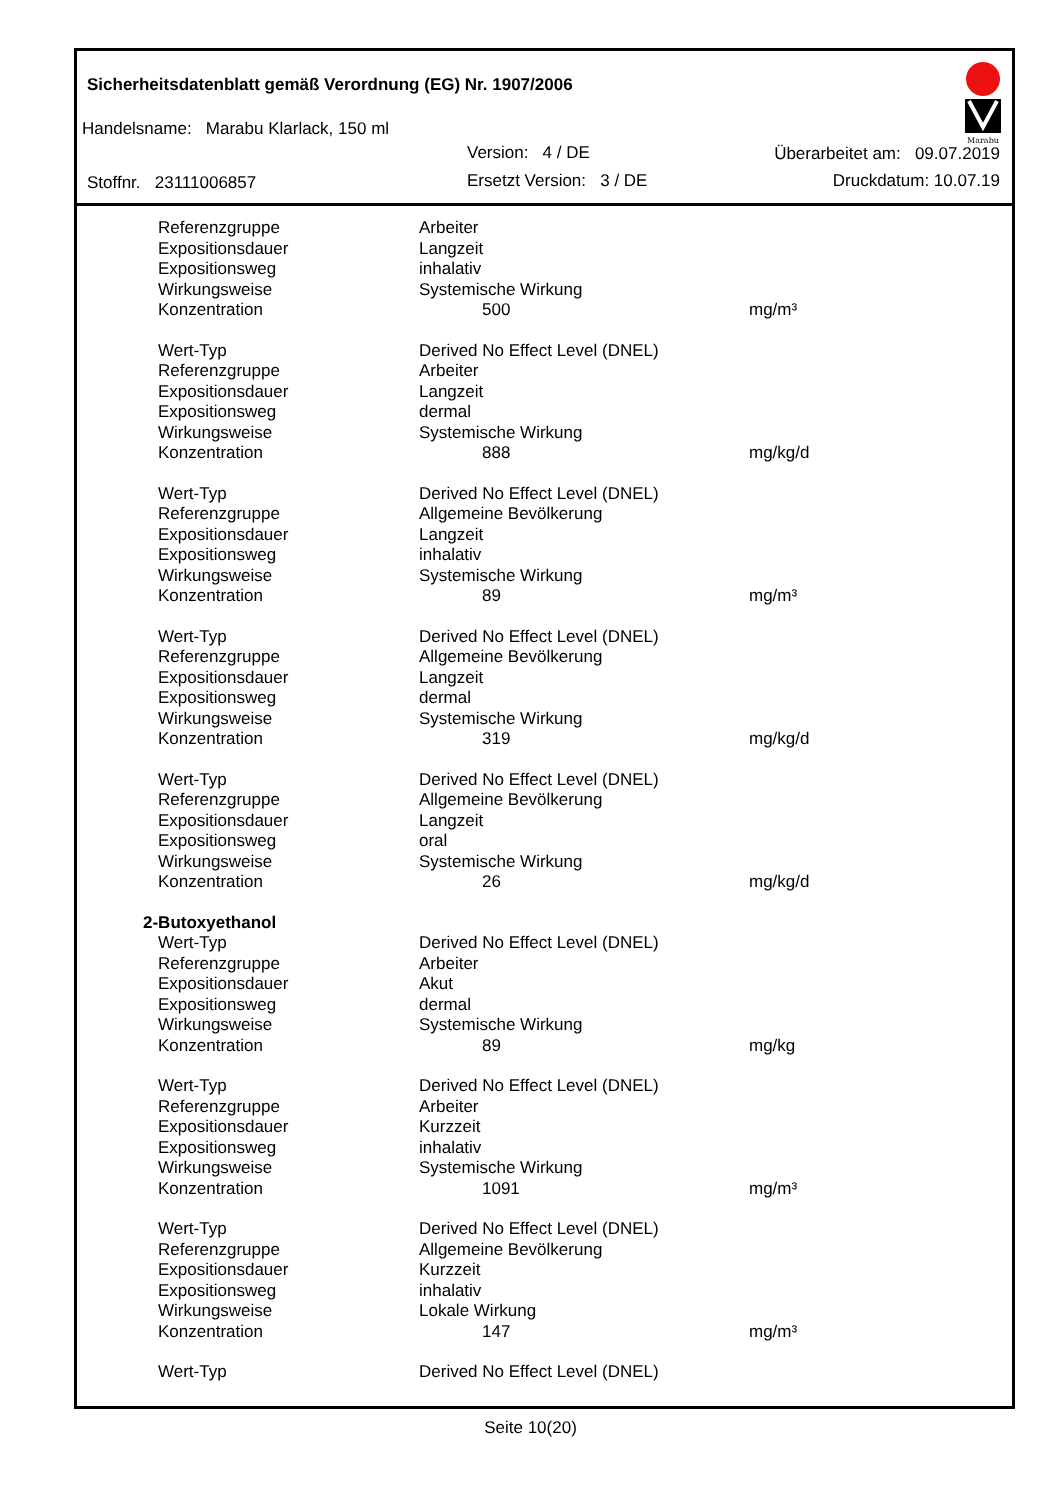Sicherheitsdatenblatt gemäß Verordnung (EG) Nr. 1907/2006
Handelsname: Marabu Klarlack, 150 ml
Version: 4 / DE
Ersetzt Version: 3 / DE
Stoffnr. 23111006857
Überarbeitet am: 09.07.2019
Druckdatum: 10.07.19
Marabu
| Referenzgruppe | Arbeiter | |
| Expositionsdauer | Langzeit | |
| Expositionsweg | inhalativ | |
| Wirkungsweise | Systemische Wirkung | |
| Konzentration | 500 | mg/m³ |
| Wert-Typ | Derived No Effect Level (DNEL) | |
| Referenzgruppe | Arbeiter | |
| Expositionsdauer | Langzeit | |
| Expositionsweg | dermal | |
| Wirkungsweise | Systemische Wirkung | |
| Konzentration | 888 | mg/kg/d |
| Wert-Typ | Derived No Effect Level (DNEL) | |
| Referenzgruppe | Allgemeine Bevölkerung | |
| Expositionsdauer | Langzeit | |
| Expositionsweg | inhalativ | |
| Wirkungsweise | Systemische Wirkung | |
| Konzentration | 89 | mg/m³ |
| Wert-Typ | Derived No Effect Level (DNEL) | |
| Referenzgruppe | Allgemeine Bevölkerung | |
| Expositionsdauer | Langzeit | |
| Expositionsweg | dermal | |
| Wirkungsweise | Systemische Wirkung | |
| Konzentration | 319 | mg/kg/d |
| Wert-Typ | Derived No Effect Level (DNEL) | |
| Referenzgruppe | Allgemeine Bevölkerung | |
| Expositionsdauer | Langzeit | |
| Expositionsweg | oral | |
| Wirkungsweise | Systemische Wirkung | |
| Konzentration | 26 | mg/kg/d |
| 2-Butoxyethanol | | |
| Wert-Typ | Derived No Effect Level (DNEL) | |
| Referenzgruppe | Arbeiter | |
| Expositionsdauer | Akut | |
| Expositionsweg | dermal | |
| Wirkungsweise | Systemische Wirkung | |
| Konzentration | 89 | mg/kg |
| Wert-Typ | Derived No Effect Level (DNEL) | |
| Referenzgruppe | Arbeiter | |
| Expositionsdauer | Kurzzeit | |
| Expositionsweg | inhalativ | |
| Wirkungsweise | Systemische Wirkung | |
| Konzentration | 1091 | mg/m³ |
| Wert-Typ | Derived No Effect Level (DNEL) | |
| Referenzgruppe | Allgemeine Bevölkerung | |
| Expositionsdauer | Kurzzeit | |
| Expositionsweg | inhalativ | |
| Wirkungsweise | Lokale Wirkung | |
| Konzentration | 147 | mg/m³ |
| Wert-Typ | Derived No Effect Level (DNEL) | |
Seite 10(20)